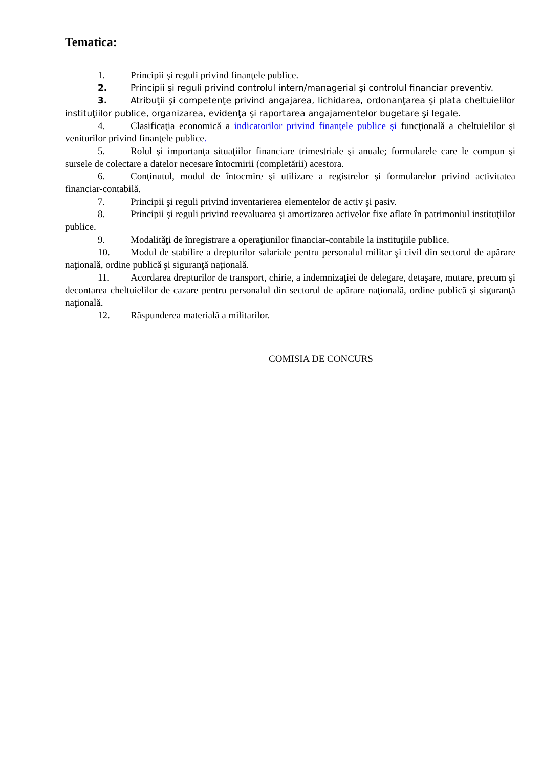Tematica:
1. Principii şi reguli privind finanţele publice.
2. Principii şi reguli privind controlul intern/managerial şi controlul financiar preventiv.
3. Atribuţii şi competenţe privind angajarea, lichidarea, ordonanţarea şi plata cheltuielilor instituţiilor publice, organizarea, evidenţa şi raportarea angajamentelor bugetare şi legale.
4. Clasificaţia economică a indicatorilor privind finanţele publice şi funcţională a cheltuielilor şi veniturilor privind finanţele publice.
5. Rolul şi importanţa situaţiilor financiare trimestriale şi anuale; formularele care le compun şi sursele de colectare a datelor necesare întocmirii (completării) acestora.
6. Conţinutul, modul de întocmire şi utilizare a registrelor şi formularelor privind activitatea financiar-contabilă.
7. Principii şi reguli privind inventarierea elementelor de activ şi pasiv.
8. Principii şi reguli privind reevaluarea şi amortizarea activelor fixe aflate în patrimoniul instituţiilor publice.
9. Modalităţi de înregistrare a operaţiunilor financiar-contabile la instituţiile publice.
10. Modul de stabilire a drepturilor salariale pentru personalul militar şi civil din sectorul de apărare naţională, ordine publică şi siguranţă naţională.
11. Acordarea drepturilor de transport, chirie, a indemnizaţiei de delegare, detaşare, mutare, precum şi decontarea cheltuielilor de cazare pentru personalul din sectorul de apărare naţională, ordine publică şi siguranţă naţională.
12. Răspunderea materială a militarilor.
COMISIA DE CONCURS